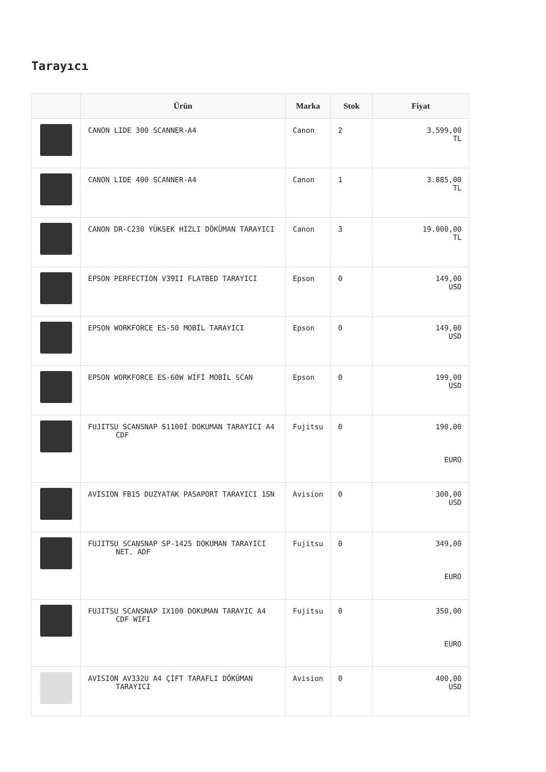Tarayıcı
| | Ürün | Marka | Stok | Fiyat |
| --- | --- | --- | --- | --- |
| | CANON LIDE 300 SCANNER-A4 | Canon | 2 | 3.599,00 TL |
| | CANON LIDE 400 SCANNER-A4 | Canon | 1 | 3.885,00 TL |
| | CANON DR-C230 YÜKSEK HIZLI DÖKÜMAN TARAYICI | Canon | 3 | 19.000,00 TL |
| | EPSON PERFECTION V39II FLATBED TARAYICI | Epson | 0 | 149,00 USD |
| | EPSON WORKFORCE ES-50 MOBİL TARAYICI | Epson | 0 | 149,00 USD |
| | EPSON WORKFORCE ES-60W WİFİ MOBİL SCAN | Epson | 0 | 199,00 USD |
| | FUJITSU SCANSNAP S1100İ DOKUMAN TARAYICI A4 CDF | Fujitsu | 0 | 190,00 EURO |
| | AVISION FB15 DUZYATAK PASAPORT TARAYICI 1SN | Avision | 0 | 300,00 USD |
| | FUJITSU SCANSNAP SP-1425 DOKUMAN TARAYICI NET. ADF | Fujitsu | 0 | 349,00 EURO |
| | FUJITSU SCANSNAP IX100 DOKUMAN TARAYIC A4 CDF WIFI | Fujitsu | 0 | 350,00 EURO |
| | AVISION AV332U A4 ÇİFT TARAFLI DÖKÜMAN TARAYICI | Avision | 0 | 400,00 USD |